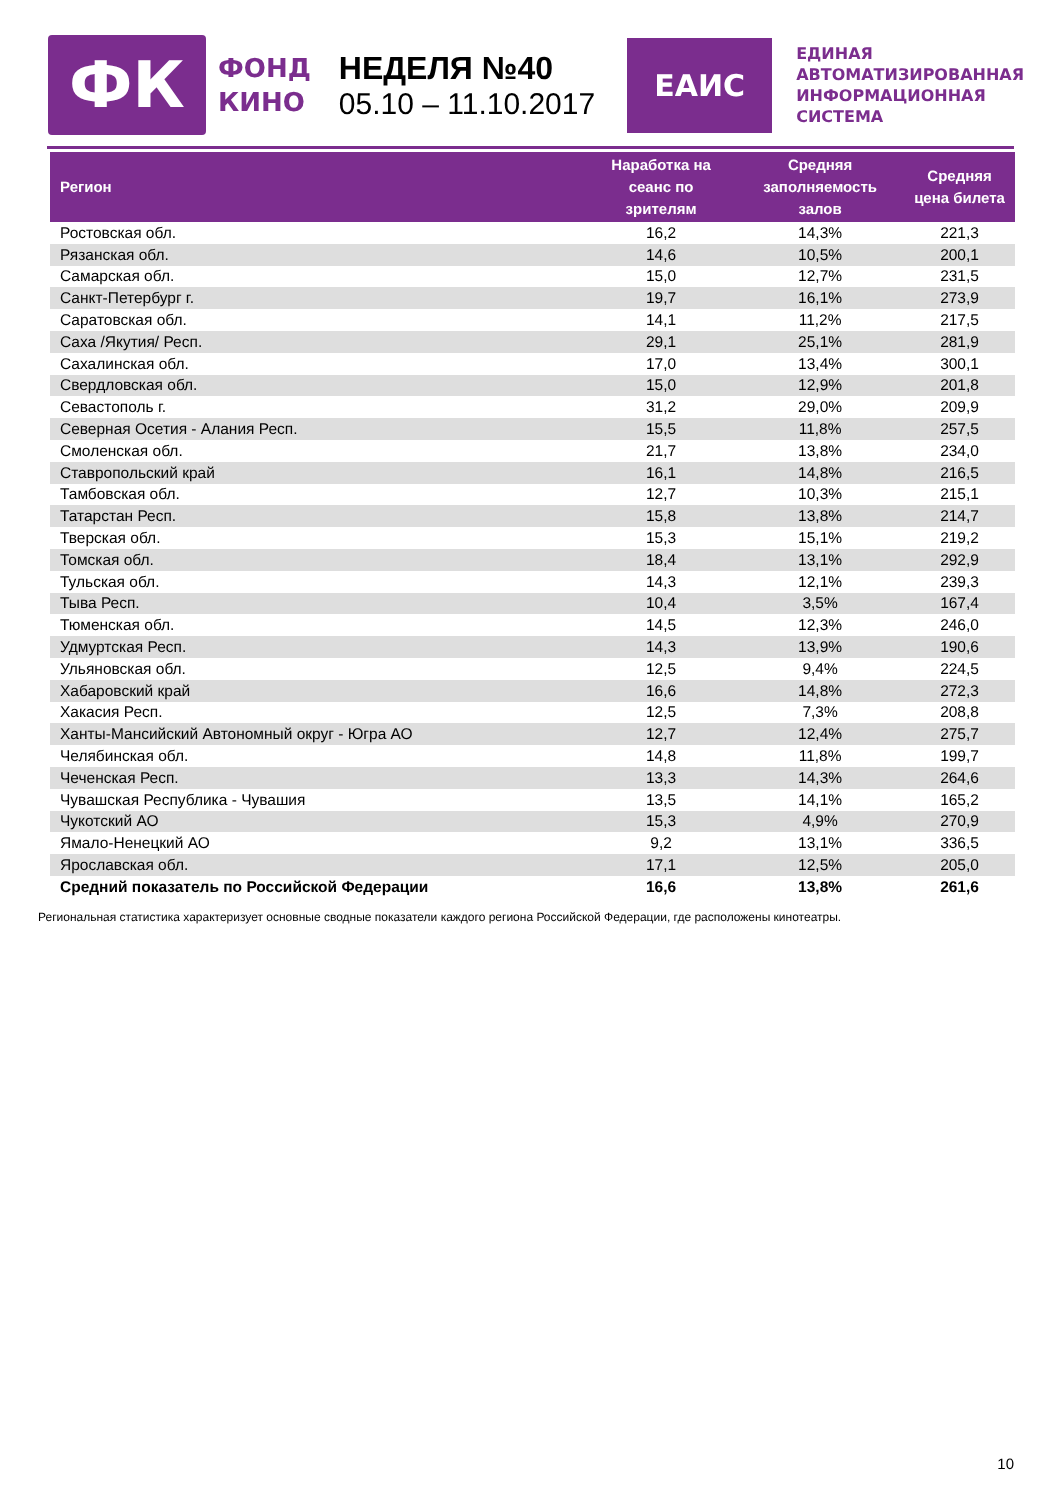ФК
ФОНД
КИНО
НЕДЕЛЯ №40
05.10 – 11.10.2017
ЕАИС
ЕДИНАЯ
АВТОМАТИЗИРОВАННАЯ
ИНФОРМАЦИОННАЯ
СИСТЕМА
| Регион | Наработка на сеанс по зрителям | Средняя заполняемость залов | Средняя цена билета |
| --- | --- | --- | --- |
| Ростовская обл. | 16,2 | 14,3% | 221,3 |
| Рязанская обл. | 14,6 | 10,5% | 200,1 |
| Самарская обл. | 15,0 | 12,7% | 231,5 |
| Санкт-Петербург г. | 19,7 | 16,1% | 273,9 |
| Саратовская обл. | 14,1 | 11,2% | 217,5 |
| Саха /Якутия/ Респ. | 29,1 | 25,1% | 281,9 |
| Сахалинская обл. | 17,0 | 13,4% | 300,1 |
| Свердловская обл. | 15,0 | 12,9% | 201,8 |
| Севастополь г. | 31,2 | 29,0% | 209,9 |
| Северная Осетия - Алания Респ. | 15,5 | 11,8% | 257,5 |
| Смоленская обл. | 21,7 | 13,8% | 234,0 |
| Ставропольский край | 16,1 | 14,8% | 216,5 |
| Тамбовская обл. | 12,7 | 10,3% | 215,1 |
| Татарстан Респ. | 15,8 | 13,8% | 214,7 |
| Тверская обл. | 15,3 | 15,1% | 219,2 |
| Томская обл. | 18,4 | 13,1% | 292,9 |
| Тульская обл. | 14,3 | 12,1% | 239,3 |
| Тыва Респ. | 10,4 | 3,5% | 167,4 |
| Тюменская обл. | 14,5 | 12,3% | 246,0 |
| Удмуртская Респ. | 14,3 | 13,9% | 190,6 |
| Ульяновская обл. | 12,5 | 9,4% | 224,5 |
| Хабаровский край | 16,6 | 14,8% | 272,3 |
| Хакасия Респ. | 12,5 | 7,3% | 208,8 |
| Ханты-Мансийский Автономный округ - Югра АО | 12,7 | 12,4% | 275,7 |
| Челябинская обл. | 14,8 | 11,8% | 199,7 |
| Чеченская Респ. | 13,3 | 14,3% | 264,6 |
| Чувашская Республика - Чувашия | 13,5 | 14,1% | 165,2 |
| Чукотский АО | 15,3 | 4,9% | 270,9 |
| Ямало-Ненецкий АО | 9,2 | 13,1% | 336,5 |
| Ярославская обл. | 17,1 | 12,5% | 205,0 |
| Средний показатель по Российской Федерации | 16,6 | 13,8% | 261,6 |
Региональная статистика характеризует основные сводные показатели каждого региона Российской Федерации, где расположены кинотеатры.
10